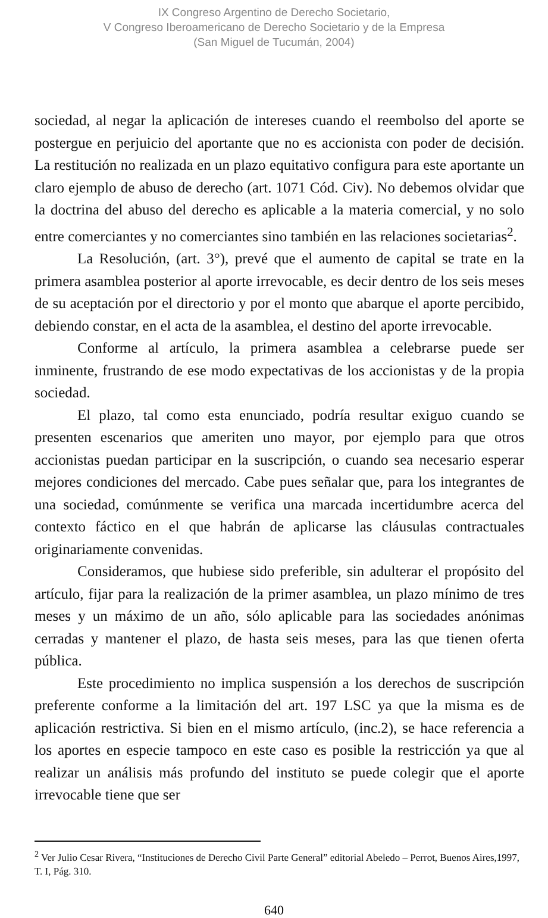IX Congreso Argentino de Derecho Societario,
V Congreso Iberoamericano de Derecho Societario y de la Empresa
(San Miguel de Tucumán, 2004)
sociedad, al negar la aplicación de intereses cuando el reembolso del aporte se postergue en perjuicio del aportante que no es accionista con poder de decisión. La restitución no realizada en un plazo equitativo configura para este aportante un claro ejemplo de abuso de derecho (art. 1071 Cód. Civ). No debemos olvidar que la doctrina del abuso del derecho es aplicable a la materia comercial, y no solo entre comerciantes y no comerciantes sino también en las relaciones societarias<sup>2</sup>.
La Resolución, (art. 3°), prevé que el aumento de capital se trate en la primera asamblea posterior al aporte irrevocable, es decir dentro de los seis meses de su aceptación por el directorio y por el monto que abarque el aporte percibido, debiendo constar, en el acta de la asamblea, el destino del aporte irrevocable.
Conforme al artículo, la primera asamblea a celebrarse puede ser inminente, frustrando de ese modo expectativas de los accionistas y de la propia sociedad.
El plazo, tal como esta enunciado, podría resultar exiguo cuando se presenten escenarios que ameriten uno mayor, por ejemplo para que otros accionistas puedan participar en la suscripción, o cuando sea necesario esperar mejores condiciones del mercado. Cabe pues señalar que, para los integrantes de una sociedad, comúnmente se verifica una marcada incertidumbre acerca del contexto fáctico en el que habrán de aplicarse las cláusulas contractuales originariamente convenidas.
Consideramos, que hubiese sido preferible, sin adulterar el propósito del artículo, fijar para la realización de la primer asamblea, un plazo mínimo de tres meses y un máximo de un año, sólo aplicable para las sociedades anónimas cerradas y mantener el plazo, de hasta seis meses, para las que tienen oferta pública.
Este procedimiento no implica suspensión a los derechos de suscripción preferente conforme a la limitación del art. 197 LSC ya que la misma es de aplicación restrictiva. Si bien en el mismo artículo, (inc.2), se hace referencia a los aportes en especie tampoco en este caso es posible la restricción ya que al realizar un análisis más profundo del instituto se puede colegir que el aporte irrevocable tiene que ser
<sup>2</sup> Ver Julio Cesar Rivera, “Instituciones de Derecho Civil Parte General” editorial Abeledo – Perrot, Buenos Aires,1997, T. I, Pág. 310.
640